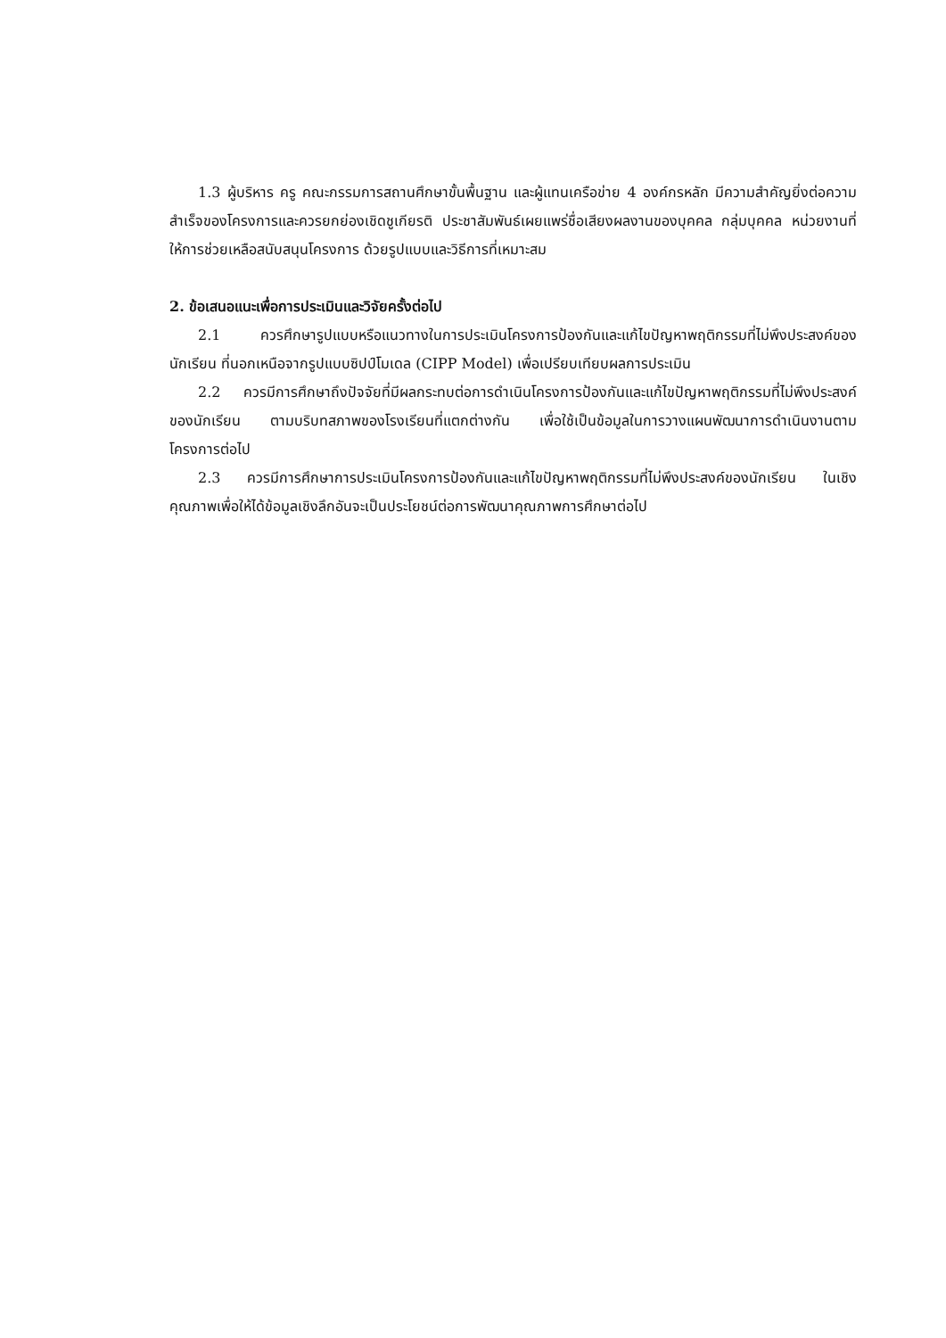1.3 ผู้บริหาร ครู คณะกรรมการสถานศึกษาขั้นพื้นฐาน และผู้แทนเครือข่าย 4 องค์กรหลัก มีความสำคัญยิ่งต่อความสำเร็จของโครงการและควรยกย่องเชิดชูเกียรติ ประชาสัมพันธ์เผยแพร่ชื่อเสียงผลงานของบุคคล กลุ่มบุคคล หน่วยงานที่ให้การช่วยเหลือสนับสนุนโครงการ ด้วยรูปแบบและวิธีการที่เหมาะสม
2. ข้อเสนอแนะเพื่อการประเมินและวิจัยครั้งต่อไป
2.1 ควรศึกษารูปแบบหรือแนวทางในการประเมินโครงการป้องกันและแก้ไขปัญหาพฤติกรรมที่ไม่พึงประสงค์ของนักเรียน ที่นอกเหนือจากรูปแบบซิปป์โมเดล (CIPP Model) เพื่อเปรียบเทียบผลการประเมิน
2.2 ควรมีการศึกษาถึงปัจจัยที่มีผลกระทบต่อการดำเนินโครงการป้องกันและแก้ไขปัญหาพฤติกรรมที่ไม่พึงประสงค์ของนักเรียน ตามบริบทสภาพของโรงเรียนที่แตกต่างกัน เพื่อใช้เป็นข้อมูลในการวางแผนพัฒนาการดำเนินงานตามโครงการต่อไป
2.3 ควรมีการศึกษาการประเมินโครงการป้องกันและแก้ไขปัญหาพฤติกรรมที่ไม่พึงประสงค์ของนักเรียน ในเชิงคุณภาพเพื่อให้ได้ข้อมูลเชิงลึกอันจะเป็นประโยชน์ต่อการพัฒนาคุณภาพการศึกษาต่อไป